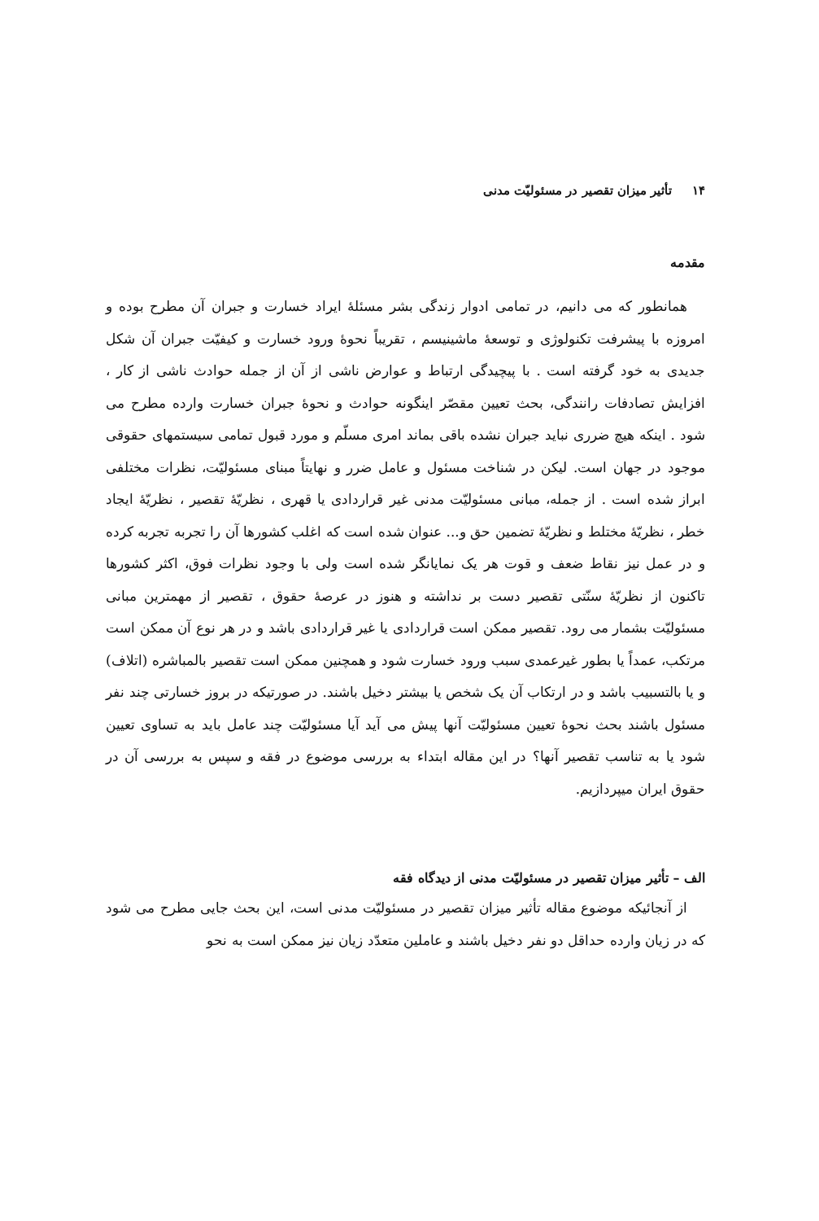۱۴تأثیر میزان تقصیر در مسئولیّت مدنی
مقدمه
همانطور که می دانیم، در تمامی ادوار زندگی بشر مسئلهٔ ایراد خسارت و جبران آن مطرح بوده و امروزه با پیشرفت تکنولوژی و توسعهٔ ماشینیسم ، تقریباً نحوهٔ ورود خسارت و کیفیّت جبران آن شکل جدیدی به خود گرفته است . با پیچیدگی ارتباط و عوارض ناشی از آن از جمله حوادث ناشی از کار ، افزایش تصادفات رانندگی، بحث تعیین مقصّر اینگونه حوادث و نحوهٔ جبران خسارت وارده مطرح می شود . اینکه هیچ ضرری نباید جبران نشده باقی بماند امری مسلّم و مورد قبول تمامی سیستمهای حقوقی موجود در جهان است. لیکن در شناخت مسئول و عامل ضرر و نهایتاً مبنای مسئولیّت، نظرات مختلفی ابراز شده است . از جمله، مبانی مسئولیّت مدنی غیر قراردادی یا قهری ، نظریّهٔ تقصیر ، نظریّهٔ ایجاد خطر ، نظریّهٔ مختلط و نظریّهٔ تضمین حق و... عنوان شده است که اغلب کشورها آن را تجربه تجربه کرده و در عمل نیز نقاط ضعف و قوت هر یک نمایانگر شده است ولی با وجود نظرات فوق، اکثر کشورها تاکنون از نظریّهٔ سنّتی تقصیر دست بر نداشته و هنوز در عرصهٔ حقوق ، تقصیر از مهمترین مبانی مسئولیّت بشمار می رود. تقصیر ممکن است قراردادی یا غیر قراردادی باشد و در هر نوع آن ممکن است مرتکب، عمداً یا بطور غیرعمدی سبب ورود خسارت شود و همچنین ممکن است تقصیر بالمباشره (اتلاف) و یا بالتسبیب باشد و در ارتکاب آن یک شخص یا بیشتر دخیل باشند. در صورتیکه در بروز خسارتی چند نفر مسئول باشند بحث نحوهٔ تعیین مسئولیّت آنها پیش می آید آیا مسئولیّت چند عامل باید به تساوی تعیین شود یا به تناسب تقصیر آنها؟ در این مقاله ابتداء به بررسی موضوع در فقه و سپس به بررسی آن در حقوق ایران میپردازیم.
الف – تأثیر میزان تقصیر در مسئولیّت مدنی از دیدگاه فقه
از آنجائیکه موضوع مقاله تأثیر میزان تقصیر در مسئولیّت مدنی است، این بحث جایی مطرح می شود که در زیان وارده حداقل دو نفر دخیل باشند و عاملین متعدّد زیان نیز ممکن است به نحو